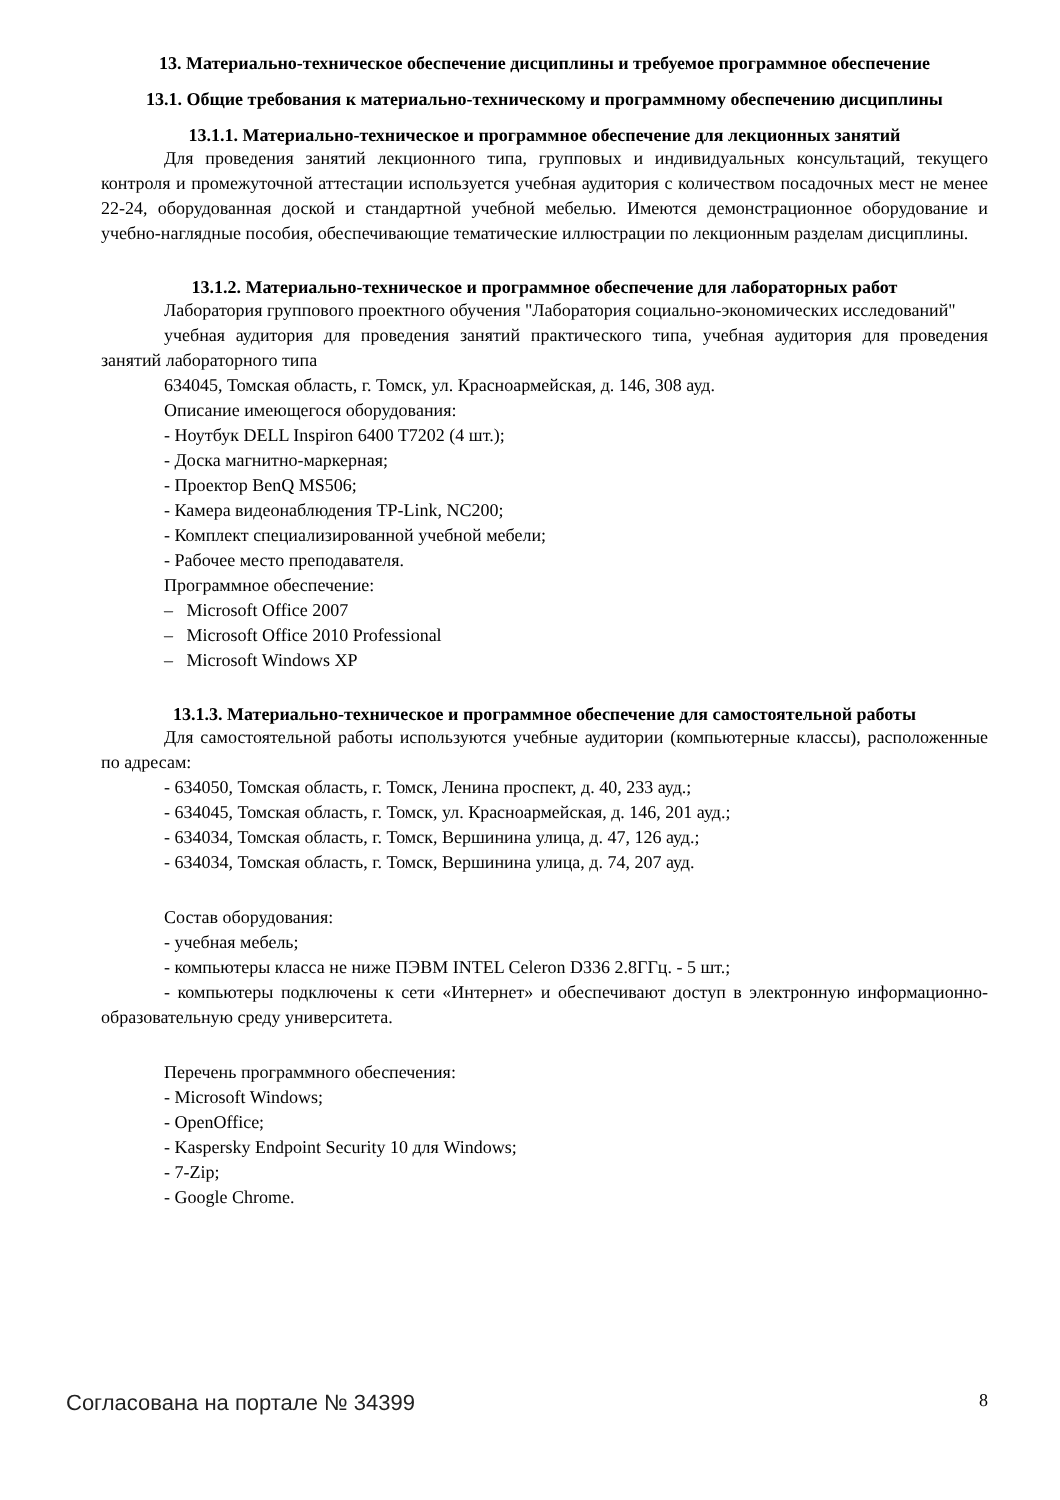13. Материально-техническое обеспечение дисциплины и требуемое программное обеспечение
13.1. Общие требования к материально-техническому и программному обеспечению дисциплины
13.1.1. Материально-техническое и программное обеспечение для лекционных занятий
Для проведения занятий лекционного типа, групповых и индивидуальных консультаций, текущего контроля и промежуточной аттестации используется учебная аудитория с количеством посадочных мест не менее 22-24, оборудованная доской и стандартной учебной мебелью. Имеются демонстрационное оборудование и учебно-наглядные пособия, обеспечивающие тематические иллюстрации по лекционным разделам дисциплины.
13.1.2. Материально-техническое и программное обеспечение для лабораторных работ
Лаборатория группового проектного обучения "Лаборатория социально-экономических исследований"
учебная аудитория для проведения занятий практического типа, учебная аудитория для проведения занятий лабораторного типа
634045, Томская область, г. Томск, ул. Красноармейская, д. 146, 308 ауд.
Описание имеющегося оборудования:
- Ноутбук DELL Inspiron 6400 T7202 (4 шт.);
- Доска магнитно-маркерная;
- Проектор BenQ MS506;
- Камера видеонаблюдения TP-Link, NC200;
- Комплект специализированной учебной мебели;
- Рабочее место преподавателя.
Программное обеспечение:
– Microsoft Office 2007
– Microsoft Office 2010 Professional
– Microsoft Windows XP
13.1.3. Материально-техническое и программное обеспечение для самостоятельной работы
Для самостоятельной работы используются учебные аудитории (компьютерные классы), расположенные по адресам:
- 634050, Томская область, г. Томск, Ленина проспект, д. 40, 233 ауд.;
- 634045, Томская область, г. Томск, ул. Красноармейская, д. 146, 201 ауд.;
- 634034, Томская область, г. Томск, Вершинина улица, д. 47, 126 ауд.;
- 634034, Томская область, г. Томск, Вершинина улица, д. 74, 207 ауд.
Состав оборудования:
- учебная мебель;
- компьютеры класса не ниже ПЭВМ INTEL Celeron D336 2.8ГГц. - 5 шт.;
- компьютеры подключены к сети «Интернет» и обеспечивают доступ в электронную информационно-образовательную среду университета.
Перечень программного обеспечения:
- Microsoft Windows;
- OpenOffice;
- Kaspersky Endpoint Security 10 для Windows;
- 7-Zip;
- Google Chrome.
Согласована на портале № 34399 8